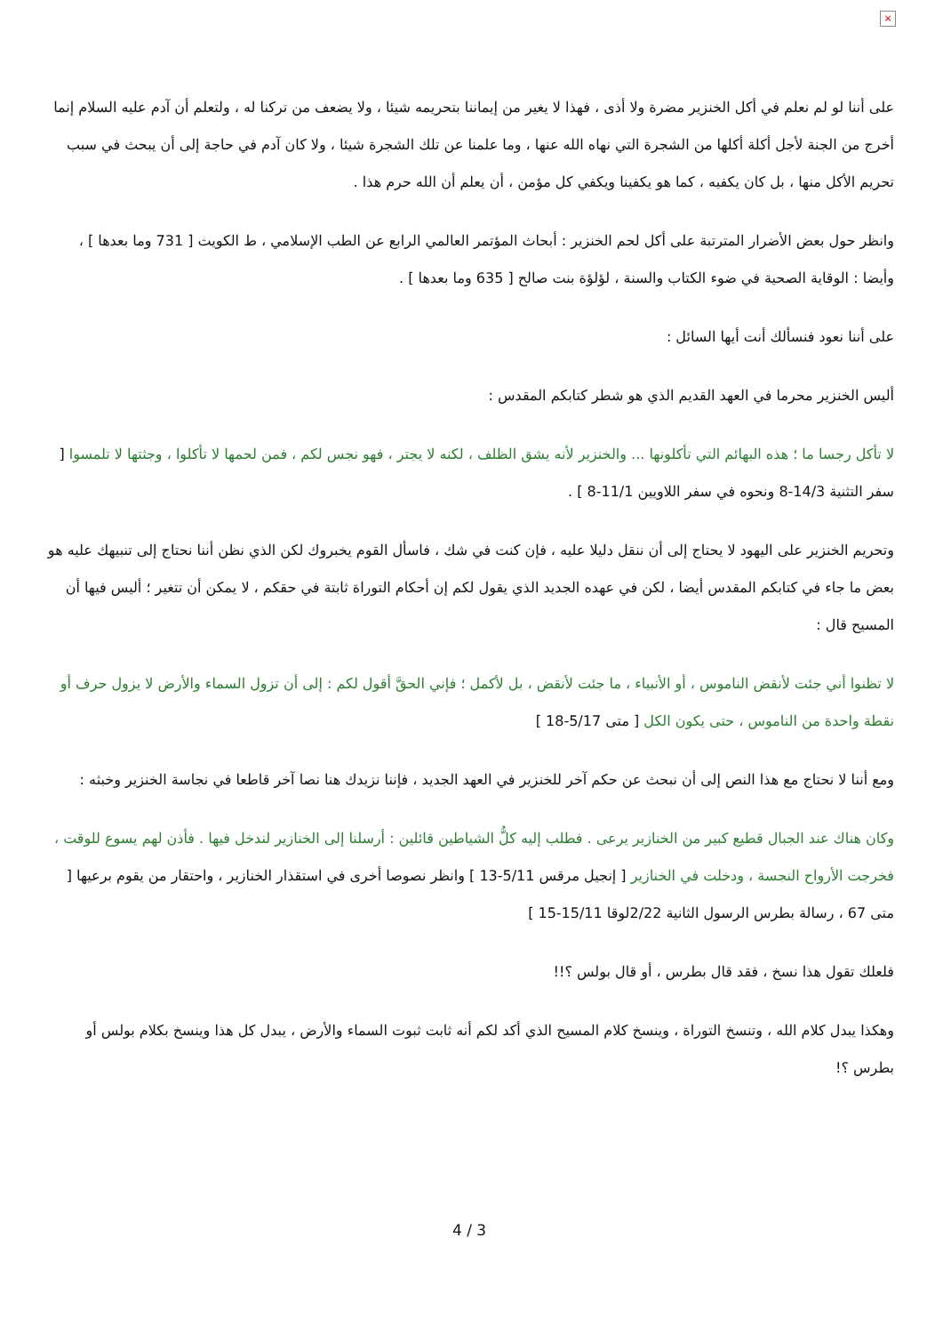×
على أننا لو لم نعلم في أكل الخنزير مضرة ولا أذى ، فهذا لا يغير من إيماننا بتحريمه شيئا ، ولا يضعف من تركنا له ، ولتعلم أن آدم عليه السلام إنما أخرج من الجنة لأجل أكلة أكلها من الشجرة التي نهاه الله عنها ، وما علمنا عن تلك الشجرة شيئا ، ولا كان آدم في حاجة إلى أن يبحث في سبب تحريم الأكل منها ، بل كان يكفيه ، كما هو يكفينا ويكفي كل مؤمن ، أن يعلم أن الله حرم هذا .
وانظر حول بعض الأضرار المترتبة على أكل لحم الخنزير : أبحاث المؤتمر العالمي الرابع عن الطب الإسلامي ، ط الكويت [ 731 وما بعدها ] ، وأيضا : الوقاية الصحية في ضوء الكتاب والسنة ، لؤلؤة بنت صالح [ 635 وما بعدها ] .
على أننا نعود فنسألك أنت أيها السائل :
أليس الخنزير محرما في العهد القديم الذي هو شطر كتابكم المقدس :
لا تأكل رجسا ما ؛ هذه البهائم التي تأكلونها ... والخنزير لأنه يشق الظلف ، لكنه لا يجتر ، فهو نجس لكم ، فمن لحمها لا تأكلوا ، وجثتها لا تلمسوا [ سفر التثنية 14/3-8 ونحوه في سفر اللاويين 11/1-8 ] .
وتحريم الخنزير على اليهود لا يحتاج إلى أن ننقل دليلا عليه ، فإن كنت في شك ، فاسأل القوم يخبروك لكن الذي نظن أننا نحتاج إلى تنبيهك عليه هو بعض ما جاء في كتابكم المقدس أيضا ، لكن في عهده الجديد الذي يقول لكم إن أحكام التوراة ثابتة في حقكم ، لا يمكن أن تتغير ؛ أليس فيها أن المسيح قال :
لا تظنوا أني جئت لأنقض الناموس ، أو الأنبياء ، ما جئت لأنقض ، بل لأكمل ؛ فإني الحقَّ أقول لكم : إلى أن تزول السماء والأرض لا يزول حرف أو نقطة واحدة من الناموس ، حتى يكون الكل [ متى 5/17-18 ]
ومع أننا لا نحتاج مع هذا النص إلى أن نبحث عن حكم آخر للخنزير في العهد الجديد ، فإننا نزيدك هنا نصا آخر قاطعا في نجاسة الخنزير وخبثه :
وكان هناك عند الجبال قطيع كبير من الخنازير يرعى . فطلب إليه كلُّ الشياطين قائلين : أرسلنا إلى الخنازير لندخل فيها . فأذن لهم يسوع للوقت ، فخرجت الأرواح النجسة ، ودخلت في الخنازير [ إنجيل مرقس 5/11-13 ] وانظر نصوصا أخرى في استقذار الخنازير ، واحتقار من يقوم برعيها [ متى 67 ، رسالة بطرس الرسول الثانية 2/22لوقا 15/11-15 ]
فلعلك تقول هذا نسخ ، فقد قال بطرس ، أو قال بولس ؟!!
وهكذا يبدل كلام الله ، وتنسخ التوراة ، وينسخ كلام المسيح الذي أكد لكم أنه ثابت ثبوت السماء والأرض ، يبدل كل هذا وينسخ بكلام بولس أو بطرس ؟!
4 / 3